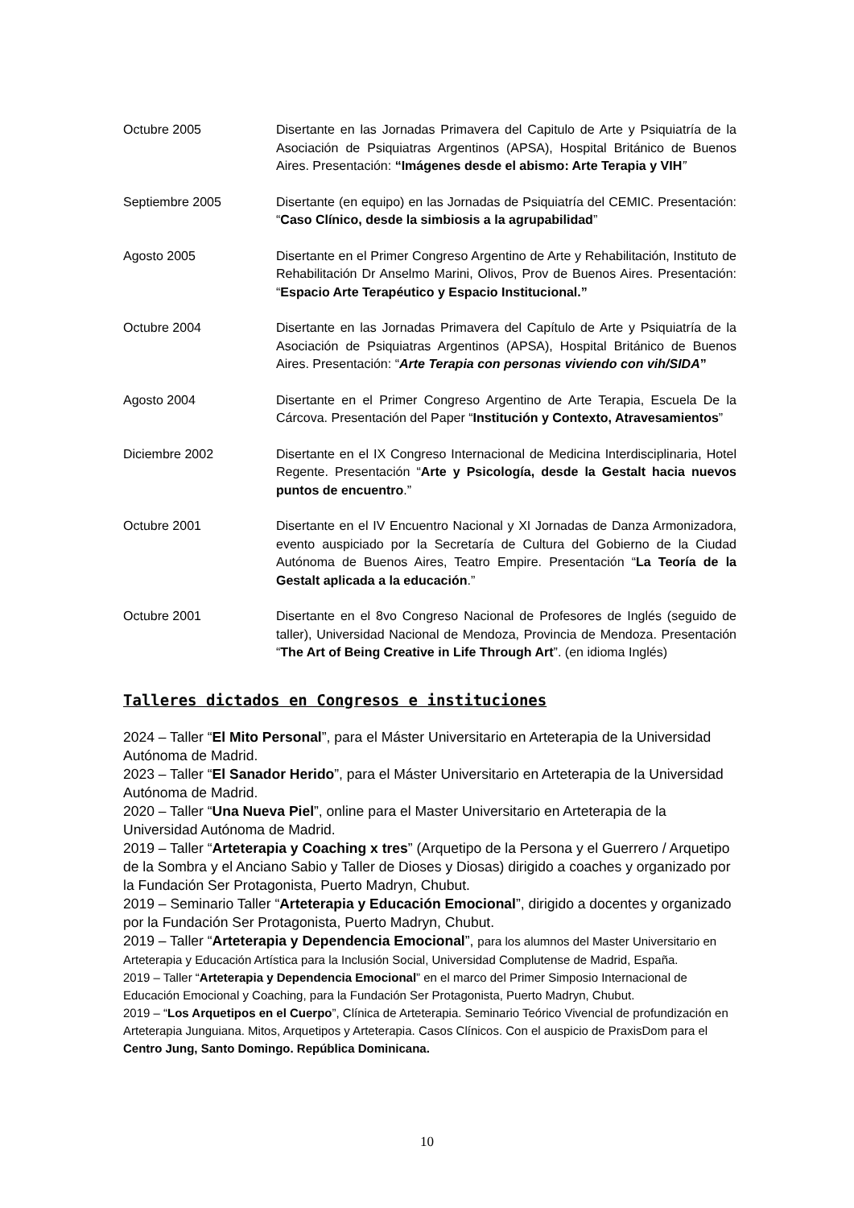Octubre 2005 Disertante en las Jornadas Primavera del Capitulo de Arte y Psiquiatría de la Asociación de Psiquiatras Argentinos (APSA), Hospital Británico de Buenos Aires. Presentación: “Imágenes desde el abismo: Arte Terapia y VIH”
Septiembre 2005 Disertante (en equipo) en las Jornadas de Psiquiatría del CEMIC. Presentación: “Caso Clínico, desde la simbiosis a la agrupabilidad”
Agosto 2005 Disertante en el Primer Congreso Argentino de Arte y Rehabilitación, Instituto de Rehabilitación Dr Anselmo Marini, Olivos, Prov de Buenos Aires. Presentación: “Espacio Arte Terapéutico y Espacio Institucional.”
Octubre 2004 Disertante en las Jornadas Primavera del Capítulo de Arte y Psiquiatría de la Asociación de Psiquiatras Argentinos (APSA), Hospital Británico de Buenos Aires. Presentación: “Arte Terapia con personas viviendo con vih/SIDA”
Agosto 2004 Disertante en el Primer Congreso Argentino de Arte Terapia, Escuela De la Cárcova. Presentación del Paper “Institución y Contexto, Atravesamientos”
Diciembre 2002 Disertante en el IX Congreso Internacional de Medicina Interdisciplinaria, Hotel Regente. Presentación “Arte y Psicología, desde la Gestalt hacia nuevos puntos de encuentro.”
Octubre 2001 Disertante en el IV Encuentro Nacional y XI Jornadas de Danza Armonizadora, evento auspiciado por la Secretaría de Cultura del Gobierno de la Ciudad Autónoma de Buenos Aires, Teatro Empire. Presentación “La Teoría de la Gestalt aplicada a la educación.”
Octubre 2001 Disertante en el 8vo Congreso Nacional de Profesores de Inglés (seguido de taller), Universidad Nacional de Mendoza, Provincia de Mendoza. Presentación “The Art of Being Creative in Life Through Art”. (en idioma Inglés)
Talleres dictados en Congresos e instituciones
2024 – Taller “El Mito Personal”, para el Máster Universitario en Arteterapia de la Universidad Autónoma de Madrid.
2023 – Taller “El Sanador Herido”, para el Máster Universitario en Arteterapia de la Universidad Autónoma de Madrid.
2020 – Taller “Una Nueva Piel”, online para el Master Universitario en Arteterapia de la Universidad Autónoma de Madrid.
2019 – Taller “Arteterapia y Coaching x tres” (Arquetipo de la Persona y el Guerrero / Arquetipo de la Sombra y el Anciano Sabio y Taller de Dioses y Diosas) dirigido a coaches y organizado por la Fundación Ser Protagonista, Puerto Madryn, Chubut.
2019 – Seminario Taller “Arteterapia y Educación Emocional”, dirigido a docentes y organizado por la Fundación Ser Protagonista, Puerto Madryn, Chubut.
2019 – Taller “Arteterapia y Dependencia Emocional”, para los alumnos del Master Universitario en Arteterapia y Educación Artística para la Inclusión Social, Universidad Complutense de Madrid, España.
2019 – Taller “Arteterapia y Dependencia Emocional” en el marco del Primer Simposio Internacional de Educación Emocional y Coaching, para la Fundación Ser Protagonista, Puerto Madryn, Chubut.
2019 – “Los Arquetipos en el Cuerpo”, Clínica de Arteterapia. Seminario Teórico Vivencial de profundización en Arteterapia Junguiana. Mitos, Arquetipos y Arteterapia. Casos Clínicos. Con el auspicio de PraxisDom para el Centro Jung, Santo Domingo. República Dominicana.
10